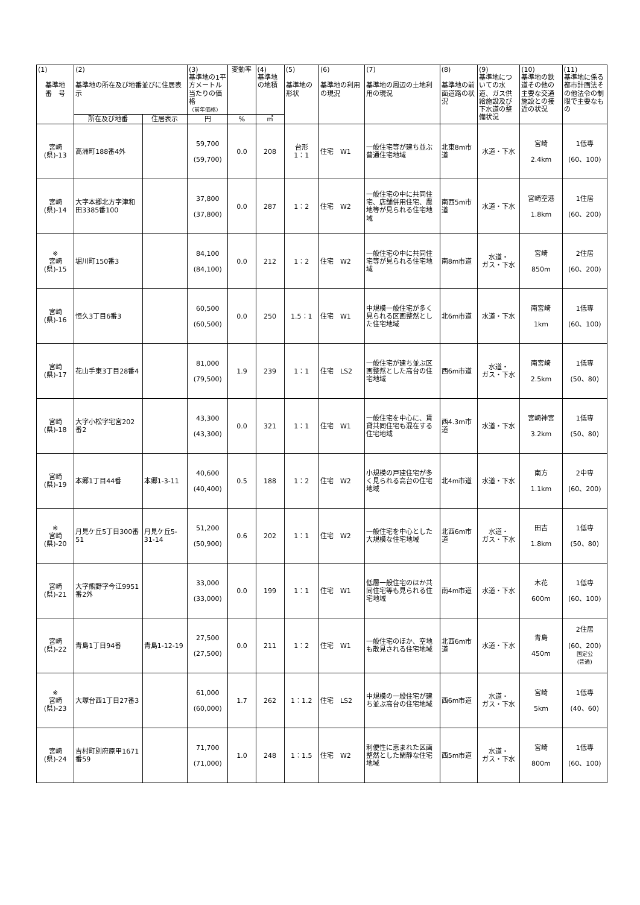| (1) 基準地 番 号 | (2) 基準地の所在及び地番並びに住居表示 | | (3) 基準地の1平方メートル当たりの価格 （前年価格） | 変動率 | (4) 基準地の地積 | (5) 基準地の形状 | (6) 基準地の利用の現況 | (7) 基準地の周辺の土地利用の現況 | (8) 基準地の前面道路の状況 | (9) 基準地についての水道、ガス供給施設及び下水道の整備状況 | (10) 基準地の鉄道その他の主要な交通施設との接近の状況 | (11) 基準地に係る都市計画法その他法令の制限で主要なもの |
| --- | --- | --- | --- | --- | --- | --- | --- | --- | --- | --- | --- | --- |
| | 所在及び地番 | 住居表示 | 円 | % | ㎡ | | | | | | | |
| 宮崎 (県)-13 | 高洲町188番4外 | | 59,700 (59,700) | 0.0 | 208 | 台形 1：1 | 住宅 W1 | 一般住宅等が建ち並ぶ普通住宅地域 | 北東8m市道 | 水道・下水 | 宮崎 2.4km | 1低専 (60、100) |
| 宮崎 (県)-14 | 大字本郷北方字津和田3385番100 | | 37,800 (37,800) | 0.0 | 287 | 1：2 | 住宅 W2 | 一般住宅の中に共同住宅、店舗併用住宅、農地等が見られる住宅地域 | 南西5m市道 | 水道・下水 | 宮崎空港 1.8km | 1住居 (60、200) |
| ※ 宮崎 (県)-15 | 堀川町150番3 | | 84,100 (84,100) | 0.0 | 212 | 1：2 | 住宅 W2 | 一般住宅の中に共同住宅等が見られる住宅地域 | 南8m市道 | 水道・ ガス・下水 | 宮崎 850m | 2住居 (60、200) |
| 宮崎 (県)-16 | 恒久3丁目6番3 | | 60,500 (60,500) | 0.0 | 250 | 1.5：1 | 住宅 W1 | 中規模一般住宅が多く見られる区画整然とした住宅地域 | 北6m市道 | 水道・下水 | 南宮崎 1km | 1低専 (60、100) |
| 宮崎 (県)-17 | 花山手東3丁目28番4 | | 81,000 (79,500) | 1.9 | 239 | 1：1 | 住宅 LS2 | 一般住宅が建ち並ぶ区画整然とした高台の住宅地域 | 西6m市道 | 水道・ ガス・下水 | 南宮崎 2.5km | 1低専 (50、80) |
| 宮崎 (県)-18 | 大字小松字宅宮202番2 | | 43,300 (43,300) | 0.0 | 321 | 1：1 | 住宅 W1 | 一般住宅を中心に、賃貸共同住宅も混在する住宅地域 | 西4.3m市道 | 水道・下水 | 宮崎神宮 3.2km | 1低専 (50、80) |
| 宮崎 (県)-19 | 本郷1丁目44番 | 本郷1-3-11 | 40,600 (40,400) | 0.5 | 188 | 1：2 | 住宅 W2 | 小規模の戸建住宅が多く見られる高台の住宅地域 | 北4m市道 | 水道・下水 | 南方 1.1km | 2中専 (60、200) |
| ※ 宮崎 (県)-20 | 月見ケ丘5丁目300番51 | 月見ケ丘5-31-14 | 51,200 (50,900) | 0.6 | 202 | 1：1 | 住宅 W2 | 一般住宅を中心とした大規模な住宅地域 | 北西6m市道 | 水道・ ガス・下水 | 田吉 1.8km | 1低専 (50、80) |
| 宮崎 (県)-21 | 大字熊野字今江9951番2外 | | 33,000 (33,000) | 0.0 | 199 | 1：1 | 住宅 W1 | 低層一般住宅のほか共同住宅等も見られる住宅地域 | 南4m市道 | 水道・下水 | 木花 600m | 1低専 (60、100) |
| 宮崎 (県)-22 | 青島1丁目94番 | 青島1-12-19 | 27,500 (27,500) | 0.0 | 211 | 1：2 | 住宅 W1 | 一般住宅のほか、空地も散見される住宅地域 | 北西6m市道 | 水道・下水 | 青島 450m | 2住居 (60、200) 国定公 (普通) |
| ※ 宮崎 (県)-23 | 大塚台西1丁目27番3 | | 61,000 (60,000) | 1.7 | 262 | 1：1.2 | 住宅 LS2 | 中規模の一般住宅が建ち並ぶ高台の住宅地域 | 西6m市道 | 水道・ ガス・下水 | 宮崎 5km | 1低専 (40、60) |
| 宮崎 (県)-24 | 吉村町別府原甲1671番59 | | 71,700 (71,000) | 1.0 | 248 | 1：1.5 | 住宅 W2 | 利便性に恵まれた区画整然とした閑静な住宅地域 | 西5m市道 | 水道・ ガス・下水 | 宮崎 800m | 1低専 (60、100) |